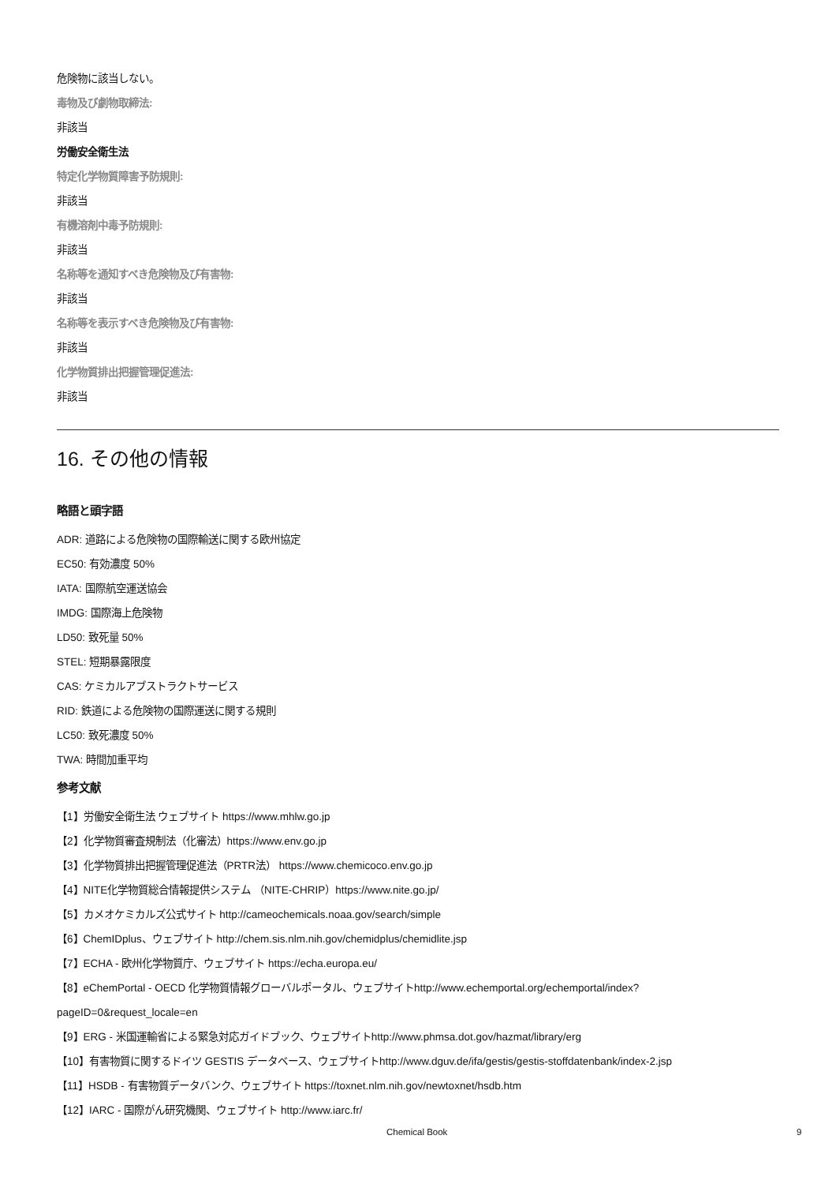危険物に該当しない。
毒物及び劇物取締法:
非該当
労働安全衛生法
特定化学物質障害予防規則:
非該当
有機溶剤中毒予防規則:
非該当
名称等を通知すべき危険物及び有害物:
非該当
名称等を表示すべき危険物及び有害物:
非該当
化学物質排出把握管理促進法:
非該当
16. その他の情報
略語と頭字語
ADR: 道路による危険物の国際輸送に関する欧州協定
EC50: 有効濃度 50%
IATA: 国際航空運送協会
IMDG: 国際海上危険物
LD50: 致死量 50%
STEL: 短期暴露限度
CAS: ケミカルアブストラクトサービス
RID: 鉄道による危険物の国際運送に関する規則
LC50: 致死濃度 50%
TWA: 時間加重平均
参考文献
【1】労働安全衛生法 ウェブサイト https://www.mhlw.go.jp
【2】化学物質審査規制法（化審法）https://www.env.go.jp
【3】化学物質排出把握管理促進法（PRTR法） https://www.chemicoco.env.go.jp
【4】NITE化学物質総合情報提供システム （NITE-CHRIP）https://www.nite.go.jp/
【5】カメオケミカルズ公式サイト http://cameochemicals.noaa.gov/search/simple
【6】ChemIDplus、ウェブサイト http://chem.sis.nlm.nih.gov/chemidplus/chemidlite.jsp
【7】ECHA - 欧州化学物質庁、ウェブサイト https://echa.europa.eu/
【8】eChemPortal - OECD 化学物質情報グローバルポータル、ウェブサイトhttp://www.echemportal.org/echemportal/index?
pageID=0&request_locale=en
【9】ERG - 米国運輸省による緊急対応ガイドブック、ウェブサイトhttp://www.phmsa.dot.gov/hazmat/library/erg
【10】有害物質に関するドイツ GESTIS データベース、ウェブサイトhttp://www.dguv.de/ifa/gestis/gestis-stoffdatenbank/index-2.jsp
【11】HSDB - 有害物質データバンク、ウェブサイト https://toxnet.nlm.nih.gov/newtoxnet/hsdb.htm
【12】IARC - 国際がん研究機関、ウェブサイト http://www.iarc.fr/
Chemical Book 9